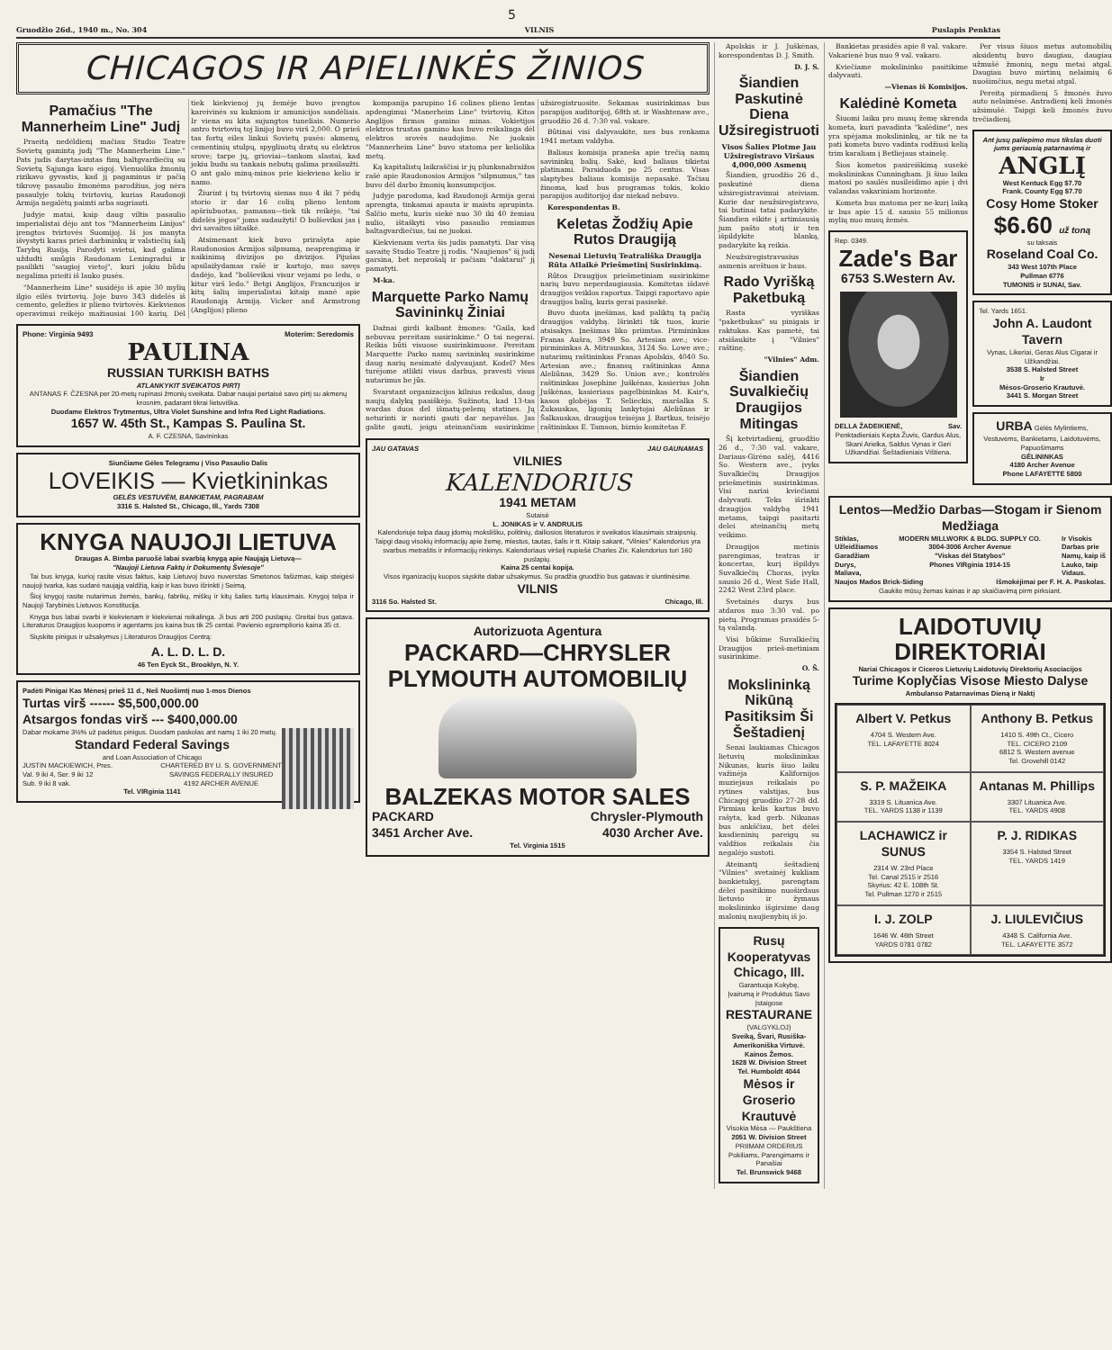5
Gruodžio 26d., 1940 m., No. 304 VILNIS Puslapis Penktas
CHICAGOS IR APIELINKĖS ŽINIOS
Pamačius "The Mannerheim Line" Judį
Praeitą nedėldienį mačiau Studio Teatre Sovietų gamintą judį "The Mannerheim Line." Pats judis darytas-imtas finų baltgvardiečių su Sovietų Sąjunga karo eigoj. Vienuolika žmonių rizikavo gyvastis, kad jį pagaminus ir pačią tikrovę pasaulio žmonėms parodžius, jog nėra pasaulyje tokių tvirtovių, kurias Raudonoji Armija negalėtų paimti arba sugriauti.
Judyje matai, kaip daug viltis pasaulio imperialistai dėjo ant tos "Mannerheim Linijos" įrengtos tvirtovės Suomijoj. Iš jos manyta išvystyti karas prieš darbininkų ir valstiečių šalį Tarybų Rusiją. Parodyti svietui, kad galima uždudti smūgis Raudonam Leningradui ir pasilikti "saugioj vietoj", kuri jokiu būdu negalima prieiti iš lauko pusės.
"Mannerheim Line" susidėjo iš apie 30 mylių ilgio eilės tvirtovių. Joje buvo 343 didelės iš cemento, geležies ir plieno tvirtovės. Kiekvienos operavimui reikėjo mažiausiai 100 karių. Dėl tiek kiekvienoj jų žemėje buvo įrengtos kareivinės su kukniom ir amunicijos sandėliais. Ir viena su kita sujungtos tuneliais. Numerio antro tvirtovių toj linijoj buvo virš 2,000. O prieš tas fortų eiles linkui Sovietų pusės: akmenų, cementinių stulpų, spygliuotų dratų su elektros srove; tarpe jų, grioviai—tankom slastai, kad jokiu budu su tankais nebutų galima prasilaužti. O ant galo minų-minos prie kiekvieno kelio ir namo.
Žiurint į tų tvirtovių sienas nuo 4 iki 7 pėdų storio ir dar 16 colių plieno lentom apšriubuotas, pamanau—tiek tik reikėjo, "tai didelės jėgos" joms sudaužyti! O bolševikai jas į dvi savaites ištaškė.
Atsimenant kiek buvo prirašyta apie Raudonosios Armijos silpnumą, neaprengimą ir naikinimą divizijos po divizijos. Pijušas apsilaižydamas rašė ir kartojo, nuo savęs dadėjo, kad "bolševikai visur vejami po ledu, o kitur virš ledo." Betgi Anglijos, Francuzijos ir kitų šalių imperialistai kitaip manė apie Raudonąją Armiją. Vicker and Armstrong (Anglijos) plieno
Phone: Virginia 9493 Moterim: Seredomis
PAULINA
RUSSIAN TURKISH BATHS
ATLANKYKIT SVEIKATOS PIRTĮ
ANTANAS F. ČZESNA per 20-metų rupinasi žmonių sveikata. Dabar naujai pertaisė savo pirtį su akmenų krosnim, padarant tikrai lietuviška.
Duodame Elektros Trytmentus, Ultra Violet Sunshine and Infra Red Light Radiations.
1657 W. 45th St., Kampas S. Paulina St.
A. F. CZESNA, Savininkas
Siunčiame Gėles Telegramu į Viso Pasaulio Dalis
LOVEIKIS — Kvietkininkas
GELĖS VESTUVĖM, BANKIETAM, PAGRABAM
3316 S. Halsted St., Chicago, Ill., Yards 7308
KNYGA NAUJOJI LIETUVA
Draugas A. Bimba paruošė labai svarbią knygą apie Naująją Lietuvą—
"Naujoji Lietuva Faktų ir Dokumentų Šviesoje"
Tai bus knyga, kurioj rasite visus faktus, kaip Lietuvoj buvo nuverstas Smetonos fašizmas, kaip steigėsi naujoji tvarka, kas sudarė naująją valdžią, kaip ir kas buvo išrinkti į Seimą.
Šioj knygoj rasite nutarimus žemės, bankų, fabrikų, miškų ir kitų šalies turtų klausimais. Knygoj telpa ir Naujoji Tarybinės Lietuvos Konstitucija.
Knyga bus labai svarbi ir kiekvienam ir kiekvienai reikalinga. Ji bus arti 200 puslapių. Greitai bus gatava. Literaturos Draugijos kuopoms ir agentams jos kaina bus tik 25 centai. Pavienio egzempliorio kaina 35 ct.
Siųskite pinigus ir užsakymus į Literaturos Draugijos Centrą:
A. L. D. L. D.
46 Ten Eyck St., Brooklyn, N. Y.
Padėti Pinigai Kas Mėnesį prieš 11 d., Neš Nuošimtį nuo 1-mos Dienos
Turtas virš ------ $5,500,000.00
Atsargos fondas virš --- $400,000.00
Dabar mokame 3½% už padėtus pinigus. Duodam paskolas ant namų 1 iki 20 metų.
Standard Federal Savings
and Loan Association of Chicago
JUSTIN MACKIEWICH, Pres.
Val. 9 iki 4, Ser. 9 iki 12
Sub. 9 iki 8 vak. CHARTERED BY U. S. GOVERNMENT
SAVINGS FEDERALLY INSURED
4192 ARCHER AVENUE
Tel. VIRginia 1141
kompanija parupino 16 colines plieno lentas apdengimui "Manerheim Line" tvirtovių. Kitos Anglijos firmos gamino minas. Vokietijos elektros trustas gamino kas buvo reikalinga dėl elektros srovės naudojimo. Ne juokais "Mannerheim Line" buvo statoma per keliolika metų.
Ką kapitalistų laikraščiai ir jų plunksnabraižos rašė apie Raudonosios Armijos "silpnumus," tas buvo dėl darbo žmonių konsumpcijos.
Judyje parodoma, kad Raudonoji Armija gerai aprengta, tinkamai apauta ir maistu aprupinta. Šalčio metu, kuris siekė nuo 30 iki 40 žemiau nulio, ištaškyti viso pasaulio remiamus baltagvardiečius, tai ne juokai.
Kiekvienam verta šis judis pamatyti. Dar visą savaitę Studio Teatre jį rodis. "Naujienos" šį judį garsina, bet neprošalį ir pačiam "daktarui" jį pamatyti.
M-ka.
Marquette Parko Namų Savininkų Žiniai
Dažnai girdi kalbant žmones: "Gaila, kad nebuvau pereitam susirinkime." O tai negerai. Reikia būti visuose susirinkimuose. Pereitam Marquette Parko namų savininkų susirinkime daug narių nesimatė dalyvaujant. Kodel? Mes turėjome atlikti visus darbus, pravesti visus nutarimus be jūs.
Svarstant organizacijos kilnius reikalus, daug naujų dalykų paaiškėjo. Sužinota, kad 13-tas wardas duos del išmatų-pelenų statines. Jų neturinti ir norinti gauti dar nepavėlus. Jas galite gauti, jeigu ateinančiam susirinkime užsiregistruosite. Sekamas susirinkimas bus parapijos auditorijoj, 68th st. ir Washtenaw ave., gruodžio 26 d. 7:30 val. vakare.
Būtinai visi dalyvaukite, nes bus renkama 1941 metam valdyba.
Baliaus komisija praneša apie trečią namų savininkų balių. Sakė, kad baliaus tikietai platinami. Parsiduoda po 25 centus. Visas slaptybes baliaus komisija nepasakė. Tačiau žinoma, kad bus programas tokis, kokio parapijos auditorijoj dar niekad nebuvo.
Korespondentas B.
Keletas Žodžių Apie Rutos Draugiją
Nesenai Lietuvių Teatrališka Draugija Rūta Atlaikė Priešmetinį Susirinkimą.
Rūtos Draugijos priešmetiniam susirinkime narių buvo neperdaugiausia. Komitetas išdavė draugijos veiklos raportus. Taipgi raportavo apie draugijos balių, kuris gerai pasisekė.
Buvo duota įnešimas, kad paliktų tą pačią draugijos valdybą. Išrinkti tik tuos, kurie atsisakys. Įnešimas liko priimtas. Pirmininkas Franas Aušra, 3949 So. Artesian ave.; vice-pirmininkas A. Mitrauskas, 3124 So. Lowe ave.; nutarimų raštininkas Franas Apolskis, 4040 So. Artesian ave.; finansų raštininkas Anna Aleliūnas, 3429 So. Union ave.; kontrolės raštininkas Josephine Juškėnas, kasierius John Juškėnas, kasieriaus pagelbininkas M. Kair's, kasos globėjas T. Selieckis, maršalka S. Žukauskas, ligonių lankytojai Aleliūnas ir Šalkauskas, draugijos teisėjas J. Bartkus, teisėjo raštininkas E. Tamson, biznio komitetas F.
JAU GATAVAS JAU GAUNAMAS
VILNIES
KALENDORIUS
1941 METAM
Sutaisė
L. JONIKAS ir V. ANDRULIS
Kalendoriuje telpa daug įdomių mokslišku, politinių, dailiosios literaturos ir sveikatos klausimais straipsnių. Taipgi daug visokių informacijų apie žemę, miestus, tautas, šalis ir tt. Kitaip sakant, "Vilnies" Kalendorius yra svarbus metraštis ir informacijų rinkinys. Kalendoriaus viršelį nupiešė Charles Zix. Kalendorius turi 160 puslapių.
Kaina 25 centai kopija.
Visos irganizacijų kuopos siųskite dabar užsakymus. Su pradžia gruodžio bus gatavas ir siuntinėsime.
VILNIS
3116 So. Halsted St. Chicago, Ill.
Autorizuota Agentura
PACKARD—CHRYSLER PLYMOUTH AUTOMOBILIŲ
BALZEKAS MOTOR SALES
PACKARD Chrysler-Plymouth
3451 Archer Ave. 4030 Archer Ave.
Tel. Virginia 1515
Apolskis ir J. Juškėnas, korespondentas D. J. Smith.
D. J. S.
Šiandien Paskutinė Diena Užsiregistruoti
Visos Šalies Plotme Jau Užsiregistravo Viršaus 4,000,000 Asmenų
Šiandien, gruodžio 26 d., paskutinė diena užsiregistravimui ateiviam. Kurie dar neužsiregistravo, tai butinai tatai padarykite. Šiandien eikite į artimiausią jum pašto stotį ir ten išpildykite blanką, padarykite ką reikia.
Neužsiregistravusius asmenis areštuos ir baus.
Rado Vyrišką Paketbuką
Rasta vyriškas "paketbukas" su pinigais ir raktukas. Kas pametė, tai atsišaukite į "Vilnies" raštinę.
"Vilnies" Adm.
Šiandien Suvalkiečių Draugijos Mitingas
Šį ketvirtadienį, gruodžio 26 d., 7:30 val. vakare, Dariaus-Girėno salėj, 4416 So. Western ave., įvyks Suvalkiečių Draugijos priešmetinis susirinkimas. Visi nariai kviečiami dalyvauti. Teks išrinkti draugijos valdybą 1941 metams, taipgi pasitarti delei ateinančių metų veikimo.
Draugijos metinis parengimas, teatras ir koncertas, kurį išpildys Suvalkiečių Choras, įvyks sausio 26 d., West Side Hall, 2242 West 23rd place.
Svetainės durys bus atdaros nuo 3:30 val. po pietų. Programas prasidės 5-tą valandą.
Visi būkime Suvalkiečių Draugijos prieš-metiniam susirinkime.
O. Š.
Mokslininką Nikūną Pasitiksim Ši Šeštadienį
Senai laukiamas Chicagos lietuvių mokslininkas Nikunas, kuris šiuo laiku važinėja Kalifornijos muziejaus reikalais po rytines valstijas, bus Chicagoj gruodžio 27-28 dd. Pirmiau kelis kartus buvo rašyta, kad gerb. Nikunas bus ankščiau, bet dėlei kasdieninių pareigų su valdžios reikalais čia negalėjo sustoti.
Ateinantį šeštadienį "Vilnies" svetainėj kukliam bankietukyj, parengtam dėlei pasitikimo nuoširdaus lietuvio ir žymaus mokslininko išgirsime daug malonių naujienybių iš jo.
Rusų Kooperatyvas Chicago, Ill.
Garantuoja Kokybę, Įvairumą ir Produktus Savo Įstaigose
RESTAURANE
(VALGYKLOJ)
Sveiką, Švari, Rusiška-Amerikoniška Virtuvė. Kainos Žemos.
1628 W. Division Street
Tel. Humboldt 4044
Mėsos ir Groserio Krautuvė
Visokia Mėsa — Paukštiena
2051 W. Division Street
PRIIMAM ORDERIUS Pokiliams, Parengimams ir Panašiai
Tel. Brunswick 9468
Bankietas prasidės apie 8 val. vakare. Vakarienė bus nuo 9 val. vakaro.
Kviečiame mokslininko pasitikime dalyvauti.
—Vienas iš Komisijos.
Kalėdinė Kometa
Šiuomi laiku pro musų žemę skrenda kometa, kuri pavadinta "kalėdine", nes yra spėjama mokslininkų, ar tik ne ta pati kometa buvo vadinta rodžiusi kelią trim karaliam į Betliejaus stainelę.
Šios kometos pasireiškimą susekė mokslininkas Cunningham. Ji šiuo laiku matosi po saulės nusileidimo apie į dvi valandas vakariniam horizonte.
Kometa bus matoma per ne-kurį laiką ir bus apie 15 d. sausio 55 milionus mylių nuo musų žemės.
Rep. 0349.
Zade's Bar
6753 S.Western Av.
DELLA ŽADEIKIENĖ, Sav.
Penktadieniais Kepta Žuvis, Gardus Alus, Skani Arielka, Saldus Vynas ir Geri Užkandžiai. Šeštadieniais Vištiena.
Per visus šiuos metus automobilių aksidentų buvo daugiau, daugiau užmušė žmonių, negu metai atgal. Daugiau buvo mirtinų nelaimių 6 nuošimčius, negu metai atgal.
Pereitą pirmadienį 5 žmonės žuvo auto nelaimėse. Antradienį keli žmonės užsimušė. Taipgi keli žmonės žuvo trečiadienį.
Ant jusų paliepimo mus tikslas duoti jums geriausią patarnavimą ir
ANGLĮ
West Kentuck Egg $7.70
Frank. County Egg $7.70
Cosy Home Stoker
$6.60 už toną
su taksais
Roseland Coal Co.
343 West 107th Place
Pullman 6776
TUMONIS ir SUNAI, Sav.
Tel. Yards 1651.
John A. Laudont Tavern
Vynas, Likeriai, Geras Alus Cigarai ir Užkandžiai.
3538 S. Halsted Street
Ir
Mėsos-Groserio Krautuvė.
3441 S. Morgan Street
URBA Gėlės Mylintiems, Vestuvėms, Bankietams, Laidotuvėms, Papuošimams
GĖLININKAS
4180 Archer Avenue
Phone LAFAYETTE 5800
Lentos—Medžio Darbas—Stogam ir Sienom Medžiaga
Stiklas,
Užleidžiamos
Garadžiam
Durys,
Maliava, MODERN MILLWORK & BLDG. SUPPLY CO.
3004-3006 Archer Avenue
"Viskas dėl Statybos"
Phones VIRginia 1914-15 Ir Visokis
Darbas prie
Namų, kaip iš
Lauko, taip
Vidaus.
Naujos Mados Brick-Siding Išmokėjimai per F. H. A. Paskolas.
Gaukite mūsų žemas kainas ir ap skaičiavimą pirm pirksiant.
LAIDOTUVIŲ DIREKTORIAI
Nariai Chicagos ir Ciceros Lietuvių Laidotuvių Direktorių Asociacijos
Turime Koplyčias Visose Miesto Dalyse
Ambulanso Patarnavimas Dieną ir Naktį
Albert V. Petkus
4704 S. Western Ave.
TEL. LAFAYETTE 8024
Anthony B. Petkus
1410 S. 49th Ct., Cicero
TEL. CICERO 2109
6812 S. Western avenue
Tel. Grovehill 0142
S. P. MAŽEIKA
3319 S. Lituanica Ave.
TEL. YARDS 1138 ir 1139
Antanas M. Phillips
3307 Lituanica Ave.
TEL. YARDS 4908
LACHAWICZ ir SUNUS
2314 W. 23rd Place
Tel. Canal 2515 ir 2516
Skyrius: 42 E. 108th St.
Tel. Pullman 1270 ir 2515
P. J. RIDIKAS
3354 S. Halsted Street
TEL. YARDS 1419
I. J. ZOLP
1646 W. 46th Street
YARDS 0781 0782
J. LIULEVIČIUS
4348 S. California Ave.
TEL. LAFAYETTE 3572